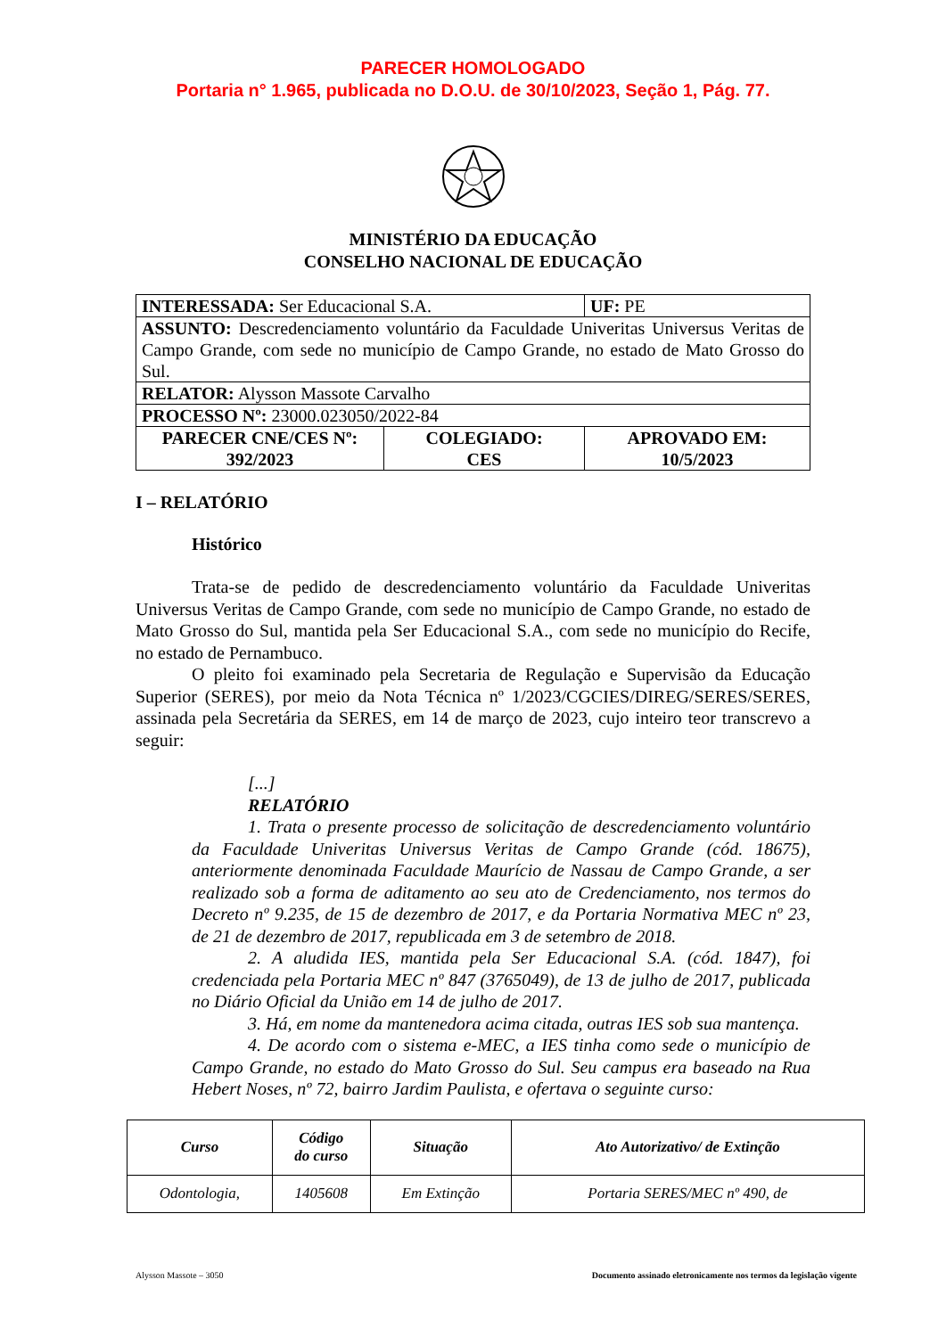PARECER HOMOLOGADO
Portaria n° 1.965, publicada no D.O.U. de 30/10/2023, Seção 1, Pág. 77.
MINISTÉRIO DA EDUCAÇÃO
CONSELHO NACIONAL DE EDUCAÇÃO
| INTERESSADA: Ser Educacional S.A. | | UF: PE |
| ASSUNTO: Descredenciamento voluntário da Faculdade Univeritas Universus Veritas de Campo Grande, com sede no município de Campo Grande, no estado de Mato Grosso do Sul. | | |
| RELATOR: Alysson Massote Carvalho | | |
| PROCESSO Nº: 23000.023050/2022-84 | | |
| PARECER CNE/CES Nº: 392/2023 | COLEGIADO: CES | APROVADO EM: 10/5/2023 |
I – RELATÓRIO
Histórico
Trata-se de pedido de descredenciamento voluntário da Faculdade Univeritas Universus Veritas de Campo Grande, com sede no município de Campo Grande, no estado de Mato Grosso do Sul, mantida pela Ser Educacional S.A., com sede no município do Recife, no estado de Pernambuco.
O pleito foi examinado pela Secretaria de Regulação e Supervisão da Educação Superior (SERES), por meio da Nota Técnica nº 1/2023/CGCIES/DIREG/SERES/SERES, assinada pela Secretária da SERES, em 14 de março de 2023, cujo inteiro teor transcrevo a seguir:
[...]
RELATÓRIO
1. Trata o presente processo de solicitação de descredenciamento voluntário da Faculdade Univeritas Universus Veritas de Campo Grande (cód. 18675), anteriormente denominada Faculdade Maurício de Nassau de Campo Grande, a ser realizado sob a forma de aditamento ao seu ato de Credenciamento, nos termos do Decreto nº 9.235, de 15 de dezembro de 2017, e da Portaria Normativa MEC nº 23, de 21 de dezembro de 2017, republicada em 3 de setembro de 2018.
2. A aludida IES, mantida pela Ser Educacional S.A. (cód. 1847), foi credenciada pela Portaria MEC nº 847 (3765049), de 13 de julho de 2017, publicada no Diário Oficial da União em 14 de julho de 2017.
3. Há, em nome da mantenedora acima citada, outras IES sob sua mantença.
4. De acordo com o sistema e-MEC, a IES tinha como sede o município de Campo Grande, no estado do Mato Grosso do Sul. Seu campus era baseado na Rua Hebert Noses, nº 72, bairro Jardim Paulista, e ofertava o seguinte curso:
| Curso | Código do curso | Situação | Ato Autorizativo/ de Extinção |
| --- | --- | --- | --- |
| Odontologia, | 1405608 | Em Extinção | Portaria SERES/MEC nº 490, de |
Alysson Massote – 3050 Documento assinado eletronicamente nos termos da legislação vigente